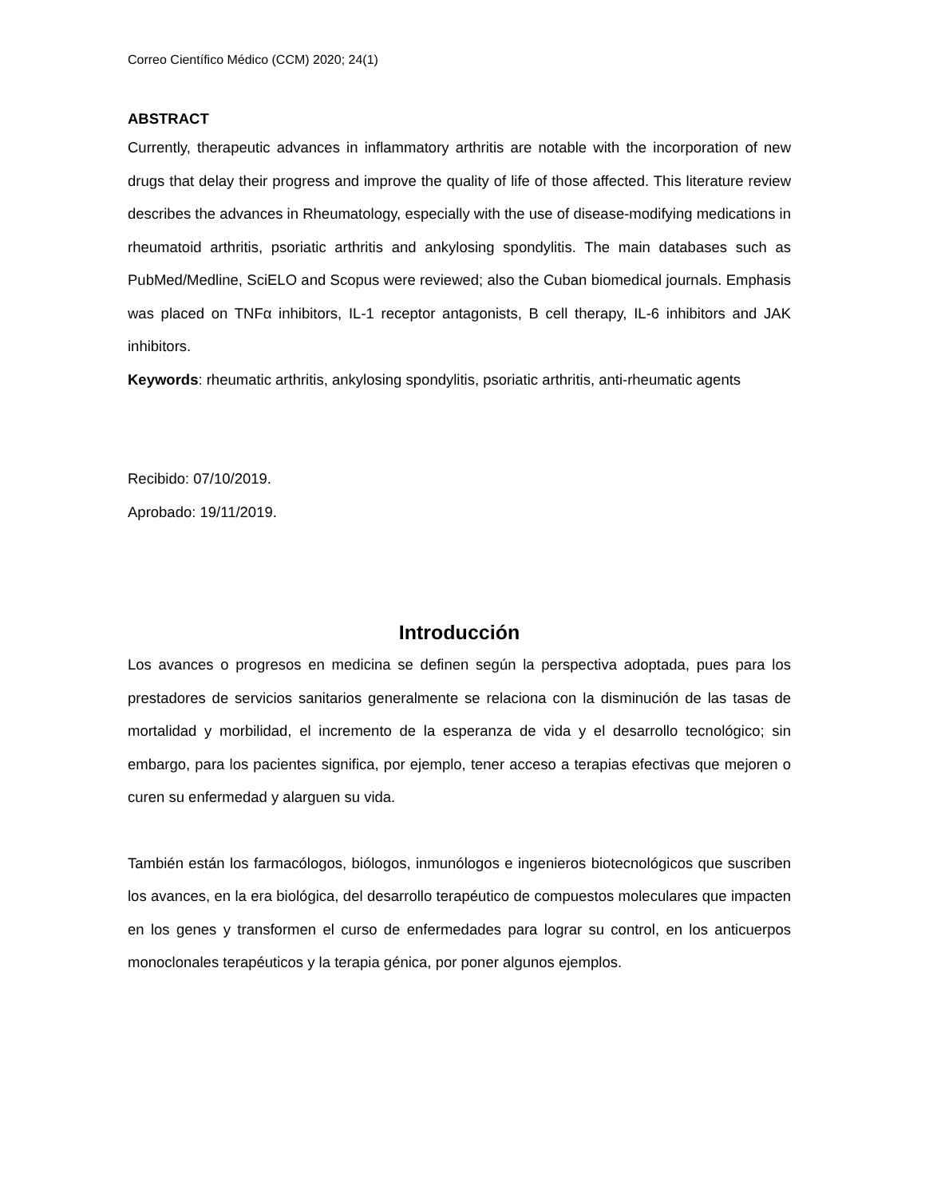Correo Científico Médico (CCM) 2020; 24(1)
ABSTRACT
Currently, therapeutic advances in inflammatory arthritis are notable with the incorporation of new drugs that delay their progress and improve the quality of life of those affected. This literature review describes the advances in Rheumatology, especially with the use of disease-modifying medications in rheumatoid arthritis, psoriatic arthritis and ankylosing spondylitis. The main databases such as PubMed/Medline, SciELO and Scopus were reviewed; also the Cuban biomedical journals. Emphasis was placed on TNFα inhibitors, IL-1 receptor antagonists, B cell therapy, IL-6 inhibitors and JAK inhibitors.
Keywords: rheumatic arthritis, ankylosing spondylitis, psoriatic arthritis, anti-rheumatic agents
Recibido: 07/10/2019.
Aprobado: 19/11/2019.
Introducción
Los avances o progresos en medicina se definen según la perspectiva adoptada, pues para los prestadores de servicios sanitarios generalmente se relaciona con la disminución de las tasas de mortalidad y morbilidad, el incremento de la esperanza de vida y el desarrollo tecnológico; sin embargo, para los pacientes significa, por ejemplo, tener acceso a terapias efectivas que mejoren o curen su enfermedad y alarguen su vida.
También están los farmacólogos, biólogos, inmunólogos e ingenieros biotecnológicos que suscriben los avances, en la era biológica, del desarrollo terapéutico de compuestos moleculares que impacten en los genes y transformen el curso de enfermedades para lograr su control, en los anticuerpos monoclonales terapéuticos y la terapia génica, por poner algunos ejemplos.